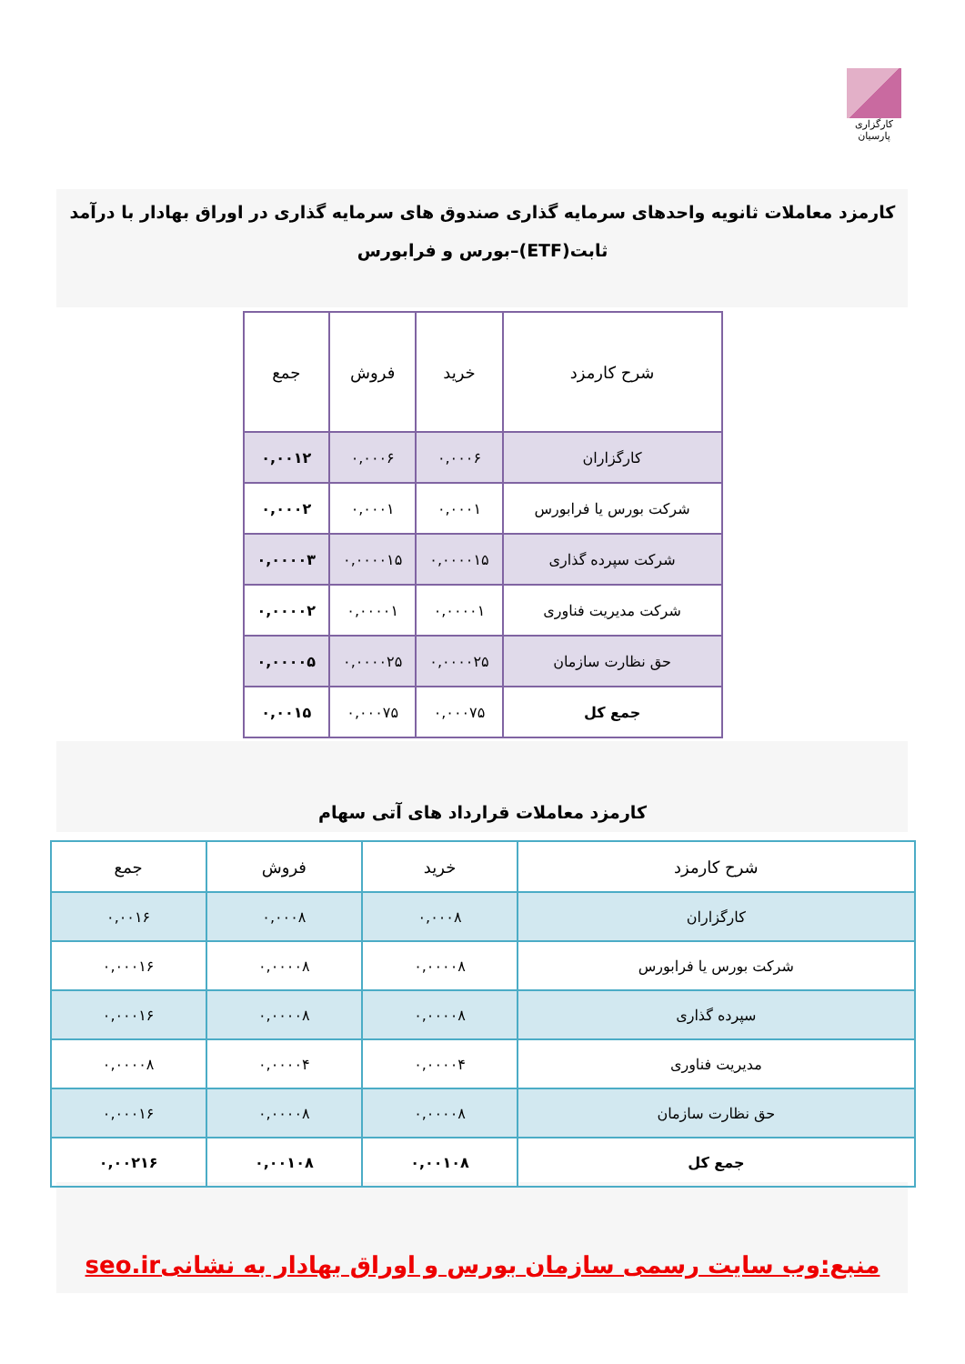کارگزاری پارسیان
کارمزد معاملات ثانویه واحدهای سرمایه گذاری صندوق های سرمایه گذاری در اوراق بهادار با درآمد ثابت(ETF)–بورس و فرابورس
| شرح کارمزد | خرید | فروش | جمع |
| --- | --- | --- | --- |
| کارگزاران | ۰,۰۰۰۶ | ۰,۰۰۰۶ | ۰,۰۰۱۲ |
| شرکت بورس یا فرابورس | ۰,۰۰۰۱ | ۰,۰۰۰۱ | ۰,۰۰۰۲ |
| شرکت سپرده گذاری | ۰,۰۰۰۰۱۵ | ۰,۰۰۰۰۱۵ | ۰,۰۰۰۰۳ |
| شرکت مدیریت فناوری | ۰,۰۰۰۰۱ | ۰,۰۰۰۰۱ | ۰,۰۰۰۰۲ |
| حق نظارت سازمان | ۰,۰۰۰۰۲۵ | ۰,۰۰۰۰۲۵ | ۰,۰۰۰۰۵ |
| جمع کل | ۰,۰۰۰۷۵ | ۰,۰۰۰۷۵ | ۰,۰۰۱۵ |
کارمزد معاملات قرارداد های آتی سهام
| شرح کارمزد | خرید | فروش | جمع |
| --- | --- | --- | --- |
| کارگزاران | ۰,۰۰۰۸ | ۰,۰۰۰۸ | ۰,۰۰۱۶ |
| شرکت بورس یا فرابورس | ۰,۰۰۰۰۸ | ۰,۰۰۰۰۸ | ۰,۰۰۰۱۶ |
| سپرده گذاری | ۰,۰۰۰۰۸ | ۰,۰۰۰۰۸ | ۰,۰۰۰۱۶ |
| مدیریت فناوری | ۰,۰۰۰۰۴ | ۰,۰۰۰۰۴ | ۰,۰۰۰۰۸ |
| حق نظارت سازمان | ۰,۰۰۰۰۸ | ۰,۰۰۰۰۸ | ۰,۰۰۰۱۶ |
| جمع کل | ۰,۰۰۱۰۸ | ۰,۰۰۱۰۸ | ۰,۰۰۲۱۶ |
منبع:وب سایت رسمی سازمان بورس و اوراق بهادار به نشانیseo.ir